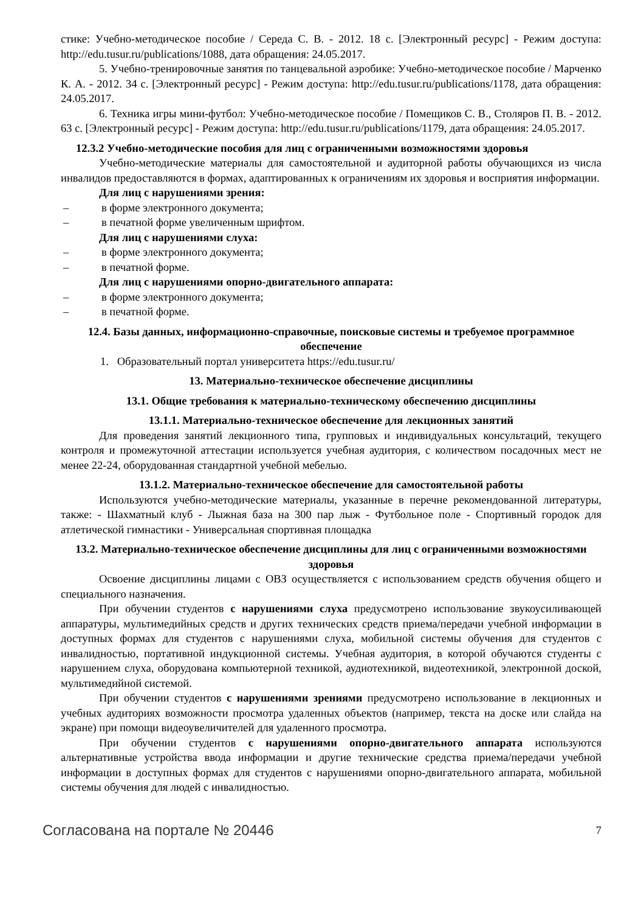стике: Учебно-методическое пособие / Середа С. В. - 2012. 18 с. [Электронный ресурс] - Режим доступа: http://edu.tusur.ru/publications/1088, дата обращения: 24.05.2017.
5. Учебно-тренировочные занятия по танцевальной аэробике: Учебно-методическое пособие / Марченко К. А. - 2012. 34 с. [Электронный ресурс] - Режим доступа: http://edu.tusur.ru/publications/1178, дата обращения: 24.05.2017.
6. Техника игры мини-футбол: Учебно-методическое пособие / Помещиков С. В., Столяров П. В. - 2012. 63 с. [Электронный ресурс] - Режим доступа: http://edu.tusur.ru/publications/1179, дата обращения: 24.05.2017.
12.3.2 Учебно-методические пособия для лиц с ограниченными возможностями здоровья
Учебно-методические материалы для самостоятельной и аудиторной работы обучающихся из числа инвалидов предоставляются в формах, адаптированных к ограничениям их здоровья и восприятия информации.
Для лиц с нарушениями зрения:
– в форме электронного документа;
– в печатной форме увеличенным шрифтом.
Для лиц с нарушениями слуха:
– в форме электронного документа;
– в печатной форме.
Для лиц с нарушениями опорно-двигательного аппарата:
– в форме электронного документа;
– в печатной форме.
12.4. Базы данных, информационно-справочные, поисковые системы и требуемое программное обеспечение
1. Образовательный портал университета https://edu.tusur.ru/
13. Материально-техническое обеспечение дисциплины
13.1. Общие требования к материально-техническому обеспечению дисциплины
13.1.1. Материально-техническое обеспечение для лекционных занятий
Для проведения занятий лекционного типа, групповых и индивидуальных консультаций, текущего контроля и промежуточной аттестации используется учебная аудитория, с количеством посадочных мест не менее 22-24, оборудованная стандартной учебной мебелью.
13.1.2. Материально-техническое обеспечение для самостоятельной работы
Используются учебно-методические материалы, указанные в перечне рекомендованной литературы, также: - Шахматный клуб - Лыжная база на 300 пар лыж - Футбольное поле - Спортивный городок для атлетической гимнастики - Универсальная спортивная площадка
13.2. Материально-техническое обеспечение дисциплины для лиц с ограниченными возможностями здоровья
Освоение дисциплины лицами с ОВЗ осуществляется с использованием средств обучения общего и специального назначения.
При обучении студентов с нарушениями слуха предусмотрено использование звукоусиливающей аппаратуры, мультимедийных средств и других технических средств приема/передачи учебной информации в доступных формах для студентов с нарушениями слуха, мобильной системы обучения для студентов с инвалидностью, портативной индукционной системы. Учебная аудитория, в которой обучаются студенты с нарушением слуха, оборудована компьютерной техникой, аудиотехникой, видеотехникой, электронной доской, мультимедийной системой.
При обучении студентов с нарушениями зрениями предусмотрено использование в лекционных и учебных аудиториях возможности просмотра удаленных объектов (например, текста на доске или слайда на экране) при помощи видеоувеличителей для удаленного просмотра.
При обучении студентов с нарушениями опорно-двигательного аппарата используются альтернативные устройства ввода информации и другие технические средства приема/передачи учебной информации в доступных формах для студентов с нарушениями опорно-двигательного аппарата, мобильной системы обучения для людей с инвалидностью.
Согласована на портале № 20446 7